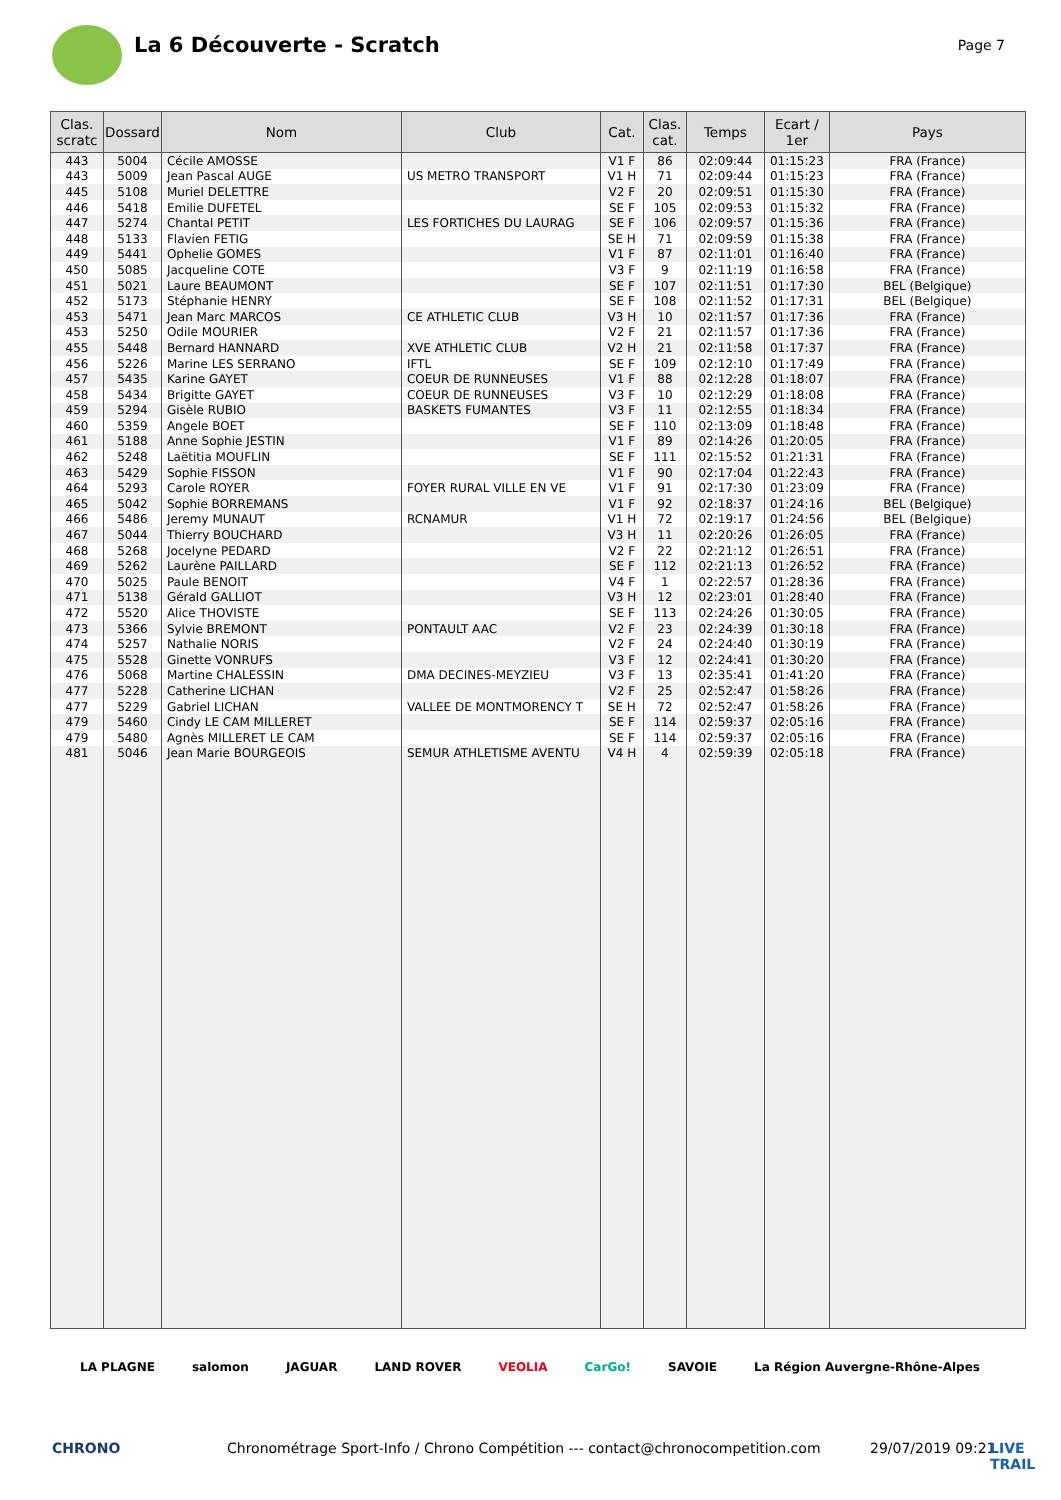La 6 Découverte - Scratch
Page 7
| Clas. scratc | Dossard | Nom | Club | Cat. | Clas. cat. | Temps | Ecart / 1er | Pays |
| --- | --- | --- | --- | --- | --- | --- | --- | --- |
| 443 | 5004 | Cécile AMOSSE | | V1 F | 86 | 02:09:44 | 01:15:23 | FRA (France) |
| 443 | 5009 | Jean Pascal AUGE | US METRO TRANSPORT | V1 H | 71 | 02:09:44 | 01:15:23 | FRA (France) |
| 445 | 5108 | Muriel DELETTRE | | V2 F | 20 | 02:09:51 | 01:15:30 | FRA (France) |
| 446 | 5418 | Emilie DUFETEL | | SE F | 105 | 02:09:53 | 01:15:32 | FRA (France) |
| 447 | 5274 | Chantal PETIT | LES FORTICHES DU LAURAG | SE F | 106 | 02:09:57 | 01:15:36 | FRA (France) |
| 448 | 5133 | Flavien FETIG | | SE H | 71 | 02:09:59 | 01:15:38 | FRA (France) |
| 449 | 5441 | Ophelie GOMES | | V1 F | 87 | 02:11:01 | 01:16:40 | FRA (France) |
| 450 | 5085 | Jacqueline COTE | | V3 F | 9 | 02:11:19 | 01:16:58 | FRA (France) |
| 451 | 5021 | Laure BEAUMONT | | SE F | 107 | 02:11:51 | 01:17:30 | BEL (Belgique) |
| 452 | 5173 | Stéphanie HENRY | | SE F | 108 | 02:11:52 | 01:17:31 | BEL (Belgique) |
| 453 | 5471 | Jean Marc MARCOS | CE ATHLETIC CLUB | V3 H | 10 | 02:11:57 | 01:17:36 | FRA (France) |
| 453 | 5250 | Odile MOURIER | | V2 F | 21 | 02:11:57 | 01:17:36 | FRA (France) |
| 455 | 5448 | Bernard HANNARD | XVE ATHLETIC CLUB | V2 H | 21 | 02:11:58 | 01:17:37 | FRA (France) |
| 456 | 5226 | Marine LES SERRANO | IFTL | SE F | 109 | 02:12:10 | 01:17:49 | FRA (France) |
| 457 | 5435 | Karine GAYET | COEUR DE RUNNEUSES | V1 F | 88 | 02:12:28 | 01:18:07 | FRA (France) |
| 458 | 5434 | Brigitte GAYET | COEUR DE RUNNEUSES | V3 F | 10 | 02:12:29 | 01:18:08 | FRA (France) |
| 459 | 5294 | Gisèle RUBIO | BASKETS FUMANTES | V3 F | 11 | 02:12:55 | 01:18:34 | FRA (France) |
| 460 | 5359 | Angele BOET | | SE F | 110 | 02:13:09 | 01:18:48 | FRA (France) |
| 461 | 5188 | Anne Sophie JESTIN | | V1 F | 89 | 02:14:26 | 01:20:05 | FRA (France) |
| 462 | 5248 | Laëtitia MOUFLIN | | SE F | 111 | 02:15:52 | 01:21:31 | FRA (France) |
| 463 | 5429 | Sophie FISSON | | V1 F | 90 | 02:17:04 | 01:22:43 | FRA (France) |
| 464 | 5293 | Carole ROYER | FOYER RURAL VILLE EN VE | V1 F | 91 | 02:17:30 | 01:23:09 | FRA (France) |
| 465 | 5042 | Sophie BORREMANS | | V1 F | 92 | 02:18:37 | 01:24:16 | BEL (Belgique) |
| 466 | 5486 | Jeremy MUNAUT | RCNAMUR | V1 H | 72 | 02:19:17 | 01:24:56 | BEL (Belgique) |
| 467 | 5044 | Thierry BOUCHARD | | V3 H | 11 | 02:20:26 | 01:26:05 | FRA (France) |
| 468 | 5268 | Jocelyne PEDARD | | V2 F | 22 | 02:21:12 | 01:26:51 | FRA (France) |
| 469 | 5262 | Laurène PAILLARD | | SE F | 112 | 02:21:13 | 01:26:52 | FRA (France) |
| 470 | 5025 | Paule BENOIT | | V4 F | 1 | 02:22:57 | 01:28:36 | FRA (France) |
| 471 | 5138 | Gérald GALLIOT | | V3 H | 12 | 02:23:01 | 01:28:40 | FRA (France) |
| 472 | 5520 | Alice THOVISTE | | SE F | 113 | 02:24:26 | 01:30:05 | FRA (France) |
| 473 | 5366 | Sylvie BREMONT | PONTAULT AAC | V2 F | 23 | 02:24:39 | 01:30:18 | FRA (France) |
| 474 | 5257 | Nathalie NORIS | | V2 F | 24 | 02:24:40 | 01:30:19 | FRA (France) |
| 475 | 5528 | Ginette VONRUFS | | V3 F | 12 | 02:24:41 | 01:30:20 | FRA (France) |
| 476 | 5068 | Martine CHALESSIN | DMA DECINES-MEYZIEU | V3 F | 13 | 02:35:41 | 01:41:20 | FRA (France) |
| 477 | 5228 | Catherine LICHAN | | V2 F | 25 | 02:52:47 | 01:58:26 | FRA (France) |
| 477 | 5229 | Gabriel LICHAN | VALLEE DE MONTMORENCY T | SE H | 72 | 02:52:47 | 01:58:26 | FRA (France) |
| 479 | 5460 | Cindy LE CAM MILLERET | | SE F | 114 | 02:59:37 | 02:05:16 | FRA (France) |
| 479 | 5480 | Agnès MILLERET LE CAM | | SE F | 114 | 02:59:37 | 02:05:16 | FRA (France) |
| 481 | 5046 | Jean Marie BOURGEOIS | SEMUR ATHLETISME AVENTU | V4 H | 4 | 02:59:39 | 02:05:18 | FRA (France) |
LA PLAGNE salomon JAGUAR LAND ROVER VEOLIA CarGo! SAVOIE La Région Auvergne-Rhône-Alpes
CHRONO Chronométrage Sport-Info / Chrono Compétition --- contact@chronocompetition.com 29/07/2019 09:21 LIVE TRAIL